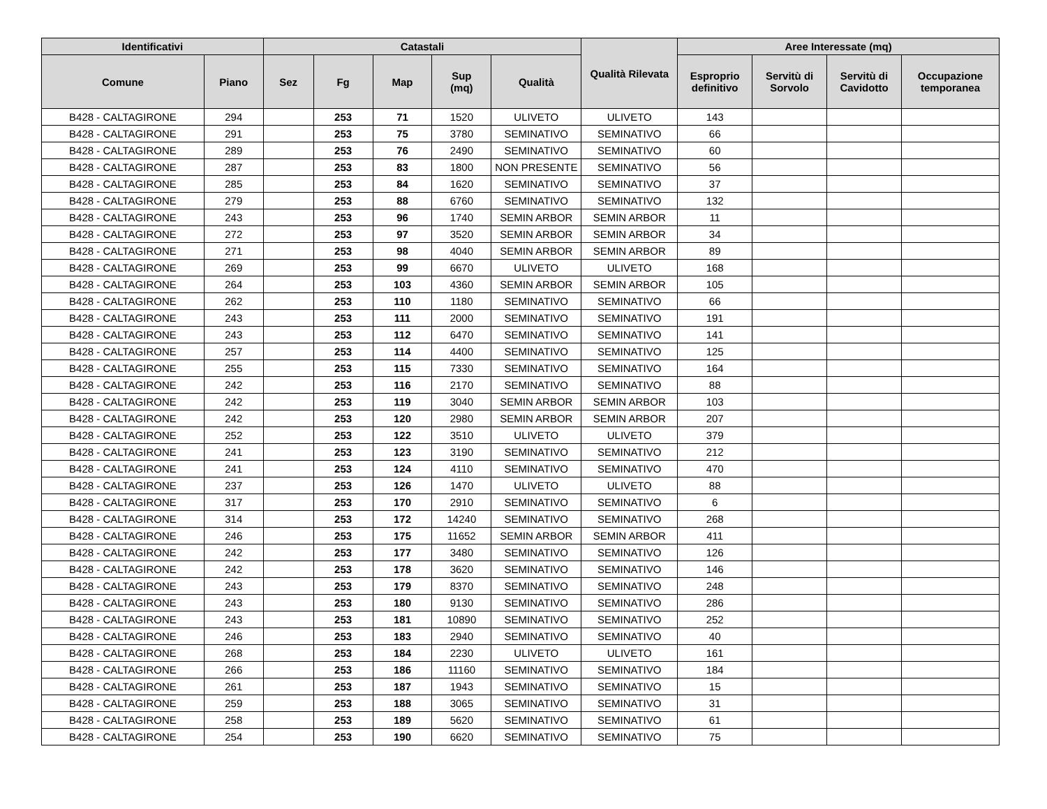| Identificativi | | Catastali | | | | | Qualità Rilevata | Aree Interessate (mq) | | | |
| --- | --- | --- | --- | --- | --- | --- | --- | --- | --- | --- | --- |
| Comune | Piano | Sez | Fg | Map | Sup (mq) | Qualità | | Esproprio definitivo | Servitù di Sorvolo | Servitù di Cavidotto | Occupazione temporanea |
| B428 - CALTAGIRONE | 294 | | 253 | 71 | 1520 | ULIVETO | ULIVETO | 143 | | | |
| B428 - CALTAGIRONE | 291 | | 253 | 75 | 3780 | SEMINATIVO | SEMINATIVO | 66 | | | |
| B428 - CALTAGIRONE | 289 | | 253 | 76 | 2490 | SEMINATIVO | SEMINATIVO | 60 | | | |
| B428 - CALTAGIRONE | 287 | | 253 | 83 | 1800 | NON PRESENTE | SEMINATIVO | 56 | | | |
| B428 - CALTAGIRONE | 285 | | 253 | 84 | 1620 | SEMINATIVO | SEMINATIVO | 37 | | | |
| B428 - CALTAGIRONE | 279 | | 253 | 88 | 6760 | SEMINATIVO | SEMINATIVO | 132 | | | |
| B428 - CALTAGIRONE | 243 | | 253 | 96 | 1740 | SEMIN ARBOR | SEMIN ARBOR | 11 | | | |
| B428 - CALTAGIRONE | 272 | | 253 | 97 | 3520 | SEMIN ARBOR | SEMIN ARBOR | 34 | | | |
| B428 - CALTAGIRONE | 271 | | 253 | 98 | 4040 | SEMIN ARBOR | SEMIN ARBOR | 89 | | | |
| B428 - CALTAGIRONE | 269 | | 253 | 99 | 6670 | ULIVETO | ULIVETO | 168 | | | |
| B428 - CALTAGIRONE | 264 | | 253 | 103 | 4360 | SEMIN ARBOR | SEMIN ARBOR | 105 | | | |
| B428 - CALTAGIRONE | 262 | | 253 | 110 | 1180 | SEMINATIVO | SEMINATIVO | 66 | | | |
| B428 - CALTAGIRONE | 243 | | 253 | 111 | 2000 | SEMINATIVO | SEMINATIVO | 191 | | | |
| B428 - CALTAGIRONE | 243 | | 253 | 112 | 6470 | SEMINATIVO | SEMINATIVO | 141 | | | |
| B428 - CALTAGIRONE | 257 | | 253 | 114 | 4400 | SEMINATIVO | SEMINATIVO | 125 | | | |
| B428 - CALTAGIRONE | 255 | | 253 | 115 | 7330 | SEMINATIVO | SEMINATIVO | 164 | | | |
| B428 - CALTAGIRONE | 242 | | 253 | 116 | 2170 | SEMINATIVO | SEMINATIVO | 88 | | | |
| B428 - CALTAGIRONE | 242 | | 253 | 119 | 3040 | SEMIN ARBOR | SEMIN ARBOR | 103 | | | |
| B428 - CALTAGIRONE | 242 | | 253 | 120 | 2980 | SEMIN ARBOR | SEMIN ARBOR | 207 | | | |
| B428 - CALTAGIRONE | 252 | | 253 | 122 | 3510 | ULIVETO | ULIVETO | 379 | | | |
| B428 - CALTAGIRONE | 241 | | 253 | 123 | 3190 | SEMINATIVO | SEMINATIVO | 212 | | | |
| B428 - CALTAGIRONE | 241 | | 253 | 124 | 4110 | SEMINATIVO | SEMINATIVO | 470 | | | |
| B428 - CALTAGIRONE | 237 | | 253 | 126 | 1470 | ULIVETO | ULIVETO | 88 | | | |
| B428 - CALTAGIRONE | 317 | | 253 | 170 | 2910 | SEMINATIVO | SEMINATIVO | 6 | | | |
| B428 - CALTAGIRONE | 314 | | 253 | 172 | 14240 | SEMINATIVO | SEMINATIVO | 268 | | | |
| B428 - CALTAGIRONE | 246 | | 253 | 175 | 11652 | SEMIN ARBOR | SEMIN ARBOR | 411 | | | |
| B428 - CALTAGIRONE | 242 | | 253 | 177 | 3480 | SEMINATIVO | SEMINATIVO | 126 | | | |
| B428 - CALTAGIRONE | 242 | | 253 | 178 | 3620 | SEMINATIVO | SEMINATIVO | 146 | | | |
| B428 - CALTAGIRONE | 243 | | 253 | 179 | 8370 | SEMINATIVO | SEMINATIVO | 248 | | | |
| B428 - CALTAGIRONE | 243 | | 253 | 180 | 9130 | SEMINATIVO | SEMINATIVO | 286 | | | |
| B428 - CALTAGIRONE | 243 | | 253 | 181 | 10890 | SEMINATIVO | SEMINATIVO | 252 | | | |
| B428 - CALTAGIRONE | 246 | | 253 | 183 | 2940 | SEMINATIVO | SEMINATIVO | 40 | | | |
| B428 - CALTAGIRONE | 268 | | 253 | 184 | 2230 | ULIVETO | ULIVETO | 161 | | | |
| B428 - CALTAGIRONE | 266 | | 253 | 186 | 11160 | SEMINATIVO | SEMINATIVO | 184 | | | |
| B428 - CALTAGIRONE | 261 | | 253 | 187 | 1943 | SEMINATIVO | SEMINATIVO | 15 | | | |
| B428 - CALTAGIRONE | 259 | | 253 | 188 | 3065 | SEMINATIVO | SEMINATIVO | 31 | | | |
| B428 - CALTAGIRONE | 258 | | 253 | 189 | 5620 | SEMINATIVO | SEMINATIVO | 61 | | | |
| B428 - CALTAGIRONE | 254 | | 253 | 190 | 6620 | SEMINATIVO | SEMINATIVO | 75 | | | |